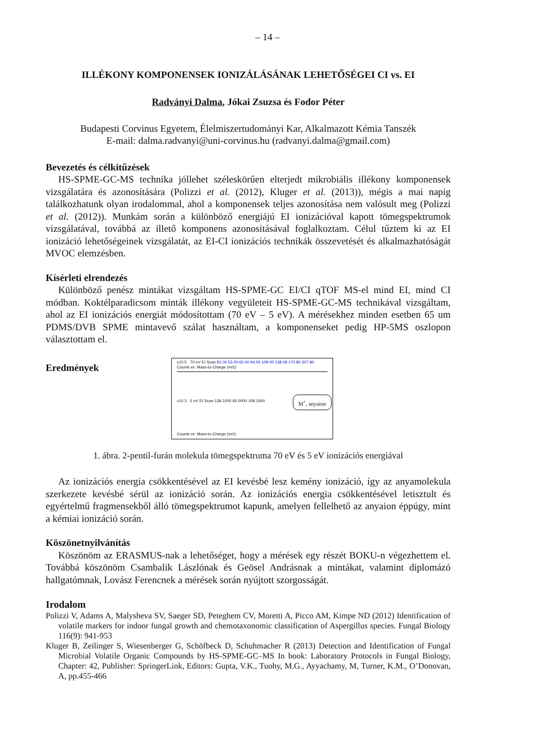– 14 –
ILLÉKONY KOMPONENSEK IONIZÁLÁSÁNAK LEHETŐSÉGEI CI vs. EI
Radványi Dalma, Jókai Zsuzsa és Fodor Péter
Budapesti Corvinus Egyetem, Élelmiszertudományi Kar, Alkalmazott Kémia Tanszék
E-mail: dalma.radvanyi@uni-corvinus.hu (radvanyi.dalma@gmail.com)
Bevezetés és célkitűzések
HS-SPME-GC-MS technika jóllehet széleskörűen elterjedt mikrobiális illékony komponensek vizsgálatára és azonosítására (Polizzi et al. (2012), Kluger et al. (2013)), mégis a mai napig találkozhatunk olyan irodalommal, ahol a komponensek teljes azonosítása nem valósult meg (Polizzi et al. (2012)). Munkám során a különböző energiájú EI ionizációval kapott tömegspektrumok vizsgálatával, továbbá az illető komponens azonosításával foglalkoztam. Célul tűztem ki az EI ionizáció lehetőségeinek vizsgálatát, az EI-CI ionizációs technikák összevetését és alkalmazhatóságát MVOC elemzésben.
Kísérleti elrendezés
Különböző penész mintákat vizsgáltam HS-SPME-GC EI/CI qTOF MS-el mind EI, mind CI módban. Koktélparadicsom minták illékony vegyületeit HS-SPME-GC-MS technikával vizsgáltam, ahol az EI ionizációs energiát módosítottam (70 eV – 5 eV). A mérésekhez minden esetben 65 um PDMS/DVB SPME mintavevő szálat használtam, a komponenseket pedig HP-5MS oszlopon választottam el.
Eredmények
x10 5 70 eV EI Scan 81.00 53.00 65.00 94.00 109.00 138.09 170.80 207.90
Counts vs. Mass-to-Charge (m/z)
x10 3 5 eV EI Scan 138.1000 82.0000 108.1000
M<sup>+</sup>, anyaion
Counts vs. Mass-to-Charge (m/z)
1. ábra. 2-pentil-furán molekula tömegspektruma 70 eV és 5 eV ionizációs energiával
Az ionizációs energia csökkentésével az EI kevésbé lesz kemény ionizáció, így az anyamolekula szerkezete kevésbé sérül az ionizáció során. Az ionizációs energia csökkentésével letisztult és egyértelmű fragmensekből álló tömegspektrumot kapunk, amelyen fellelhető az anyaion éppúgy, mint a kémiai ionizáció során.
Köszönetnyilvánítás
Köszönöm az ERASMUS-nak a lehetőséget, hogy a mérések egy részét BOKU-n végezhettem el. Továbbá köszönöm Csambalik Lászlónak és Geösel Andrásnak a mintákat, valamint diplomázó hallgatómnak, Lovász Ferencnek a mérések során nyújtott szorgosságát.
Irodalom
Polizzi V, Adams A, Malysheva SV, Saeger SD, Peteghem CV, Moretti A, Picco AM, Kimpe ND (2012) Identification of volatile markers for indoor fungal growth and chemotaxonomic classification of Aspergillus species. Fungal Biology 116(9): 941-953
Kluger B, Zeilinger S, Wiesenberger G, Schöfbeck D, Schuhmacher R (2013) Detection and Identification of Fungal Microbial Volatile Organic Compounds by HS-SPME-GC–MS In book: Laboratory Protocols in Fungal Biology, Chapter: 42, Publisher: SpringerLink, Editors: Gupta, V.K., Tuohy, M.G., Ayyachamy, M, Turner, K.M., O’Donovan, A, pp.455-466